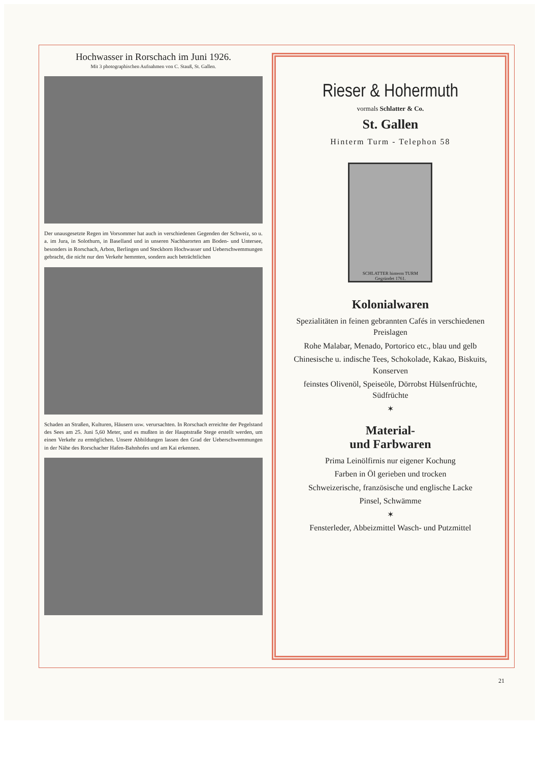Hochwasser in Rorschach im Juni 1926.
Mit 3 photographischen Aufnahmen von C. Stauß, St. Gallen.
Der unausgesetzte Regen im Vorsommer hat auch in verschiedenen Gegenden der Schweiz, so u. a. im Jura, in Solothurn, in Baselland und in unseren Nachbarorten am Boden- und Untersee, besonders in Rorschach, Arbon, Berlingen und Steckborn Hochwasser und Ueberschwemmungen gebracht, die nicht nur den Verkehr hemmten, sondern auch beträchtlichen
Schaden an Straßen, Kulturen, Häusern usw. verursachten. In Rorschach erreichte der Pegelstand des Sees am 25. Juni 5,60 Meter, und es mußten in der Hauptstraße Stege erstellt werden, um einen Verkehr zu ermöglichen. Unsere Abbildungen lassen den Grad der Ueberschwemmungen in der Nähe des Rorschacher Hafen-Bahnhofes und am Kai erkennen.
Rieser & Hohermuth
vormals Schlatter & Co.
St. Gallen
Hinterm Turm - Telephon 58
SCHLATTER hinterm TURM
Gegründet 1761.
Kolonialwaren
Spezialitäten in feinen gebrannten Cafés in verschiedenen Preislagen
Rohe Malabar, Menado, Portorico etc., blau und gelb
Chinesische u. indische Tees, Schokolade, Kakao, Biskuits, Konserven
feinstes Olivenöl, Speiseöle, Dörrobst Hülsenfrüchte, Südfrüchte
✶
Material-
und Farbwaren
Prima Leinölfirnis nur eigener Kochung
Farben in Öl gerieben und trocken
Schweizerische, französische und englische Lacke
Pinsel, Schwämme
✶
Fensterleder, Abbeizmittel Wasch- und Putzmittel
21